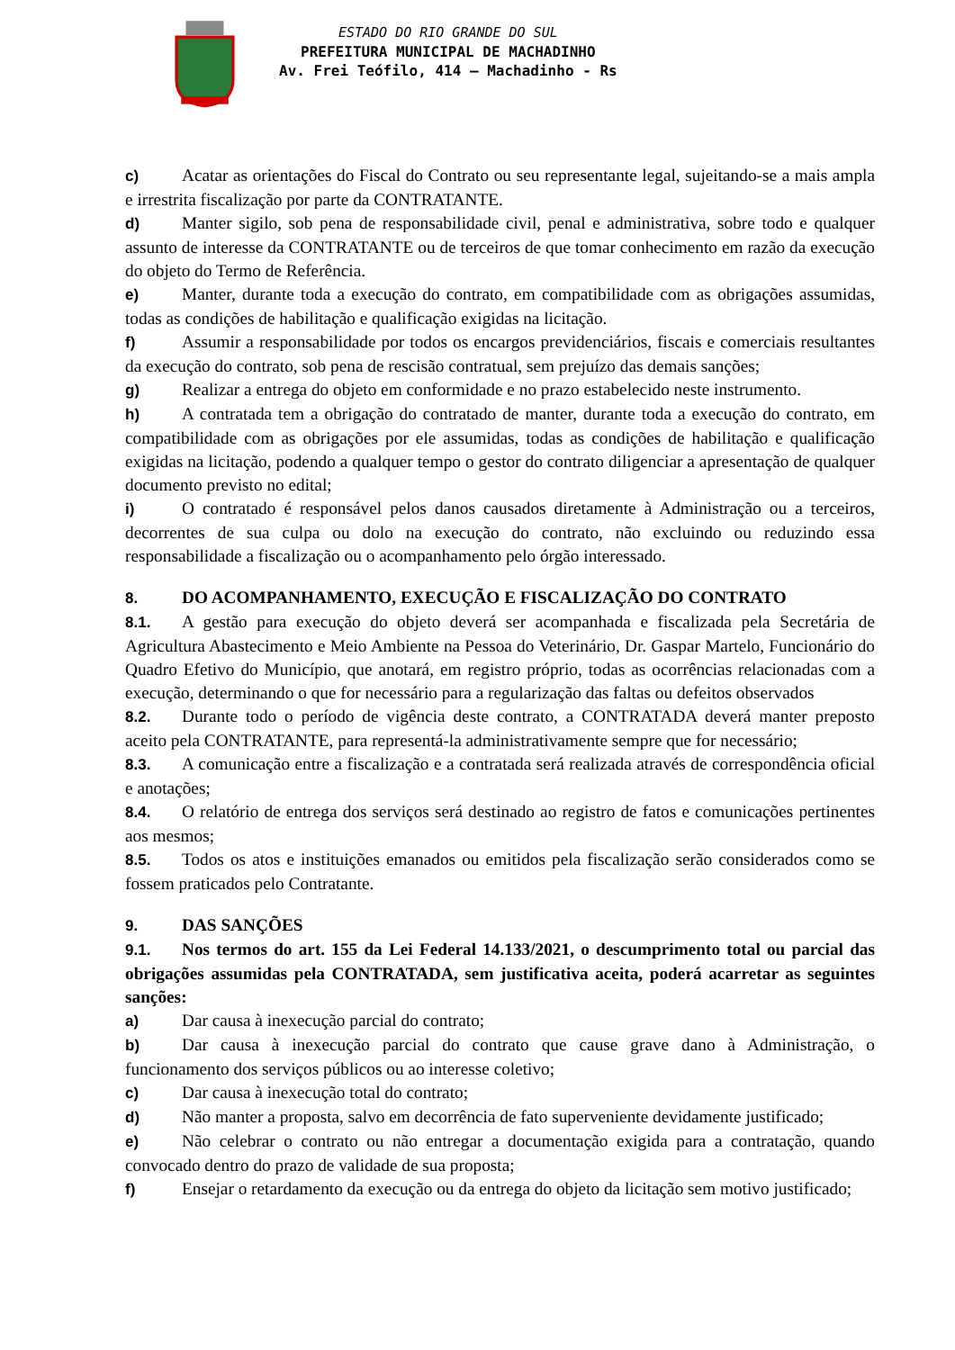ESTADO DO RIO GRANDE DO SUL
PREFEITURA MUNICIPAL DE MACHADINHO
Av. Frei Teófilo, 414 – Machadinho - Rs
c) Acatar as orientações do Fiscal do Contrato ou seu representante legal, sujeitando-se a mais ampla e irrestrita fiscalização por parte da CONTRATANTE.
d) Manter sigilo, sob pena de responsabilidade civil, penal e administrativa, sobre todo e qualquer assunto de interesse da CONTRATANTE ou de terceiros de que tomar conhecimento em razão da execução do objeto do Termo de Referência.
e) Manter, durante toda a execução do contrato, em compatibilidade com as obrigações assumidas, todas as condições de habilitação e qualificação exigidas na licitação.
f) Assumir a responsabilidade por todos os encargos previdenciários, fiscais e comerciais resultantes da execução do contrato, sob pena de rescisão contratual, sem prejuízo das demais sanções;
g) Realizar a entrega do objeto em conformidade e no prazo estabelecido neste instrumento.
h) A contratada tem a obrigação do contratado de manter, durante toda a execução do contrato, em compatibilidade com as obrigações por ele assumidas, todas as condições de habilitação e qualificação exigidas na licitação, podendo a qualquer tempo o gestor do contrato diligenciar a apresentação de qualquer documento previsto no edital;
i) O contratado é responsável pelos danos causados diretamente à Administração ou a terceiros, decorrentes de sua culpa ou dolo na execução do contrato, não excluindo ou reduzindo essa responsabilidade a fiscalização ou o acompanhamento pelo órgão interessado.
8. DO ACOMPANHAMENTO, EXECUÇÃO E FISCALIZAÇÃO DO CONTRATO
8.1. A gestão para execução do objeto deverá ser acompanhada e fiscalizada pela Secretária de Agricultura Abastecimento e Meio Ambiente na Pessoa do Veterinário, Dr. Gaspar Martelo, Funcionário do Quadro Efetivo do Município, que anotará, em registro próprio, todas as ocorrências relacionadas com a execução, determinando o que for necessário para a regularização das faltas ou defeitos observados
8.2. Durante todo o período de vigência deste contrato, a CONTRATADA deverá manter preposto aceito pela CONTRATANTE, para representá-la administrativamente sempre que for necessário;
8.3. A comunicação entre a fiscalização e a contratada será realizada através de correspondência oficial e anotações;
8.4. O relatório de entrega dos serviços será destinado ao registro de fatos e comunicações pertinentes aos mesmos;
8.5. Todos os atos e instituições emanados ou emitidos pela fiscalização serão considerados como se fossem praticados pelo Contratante.
9. DAS SANÇÕES
9.1. Nos termos do art. 155 da Lei Federal 14.133/2021, o descumprimento total ou parcial das obrigações assumidas pela CONTRATADA, sem justificativa aceita, poderá acarretar as seguintes sanções:
a) Dar causa à inexecução parcial do contrato;
b) Dar causa à inexecução parcial do contrato que cause grave dano à Administração, o funcionamento dos serviços públicos ou ao interesse coletivo;
c) Dar causa à inexecução total do contrato;
d) Não manter a proposta, salvo em decorrência de fato superveniente devidamente justificado;
e) Não celebrar o contrato ou não entregar a documentação exigida para a contratação, quando convocado dentro do prazo de validade de sua proposta;
f) Ensejar o retardamento da execução ou da entrega do objeto da licitação sem motivo justificado;